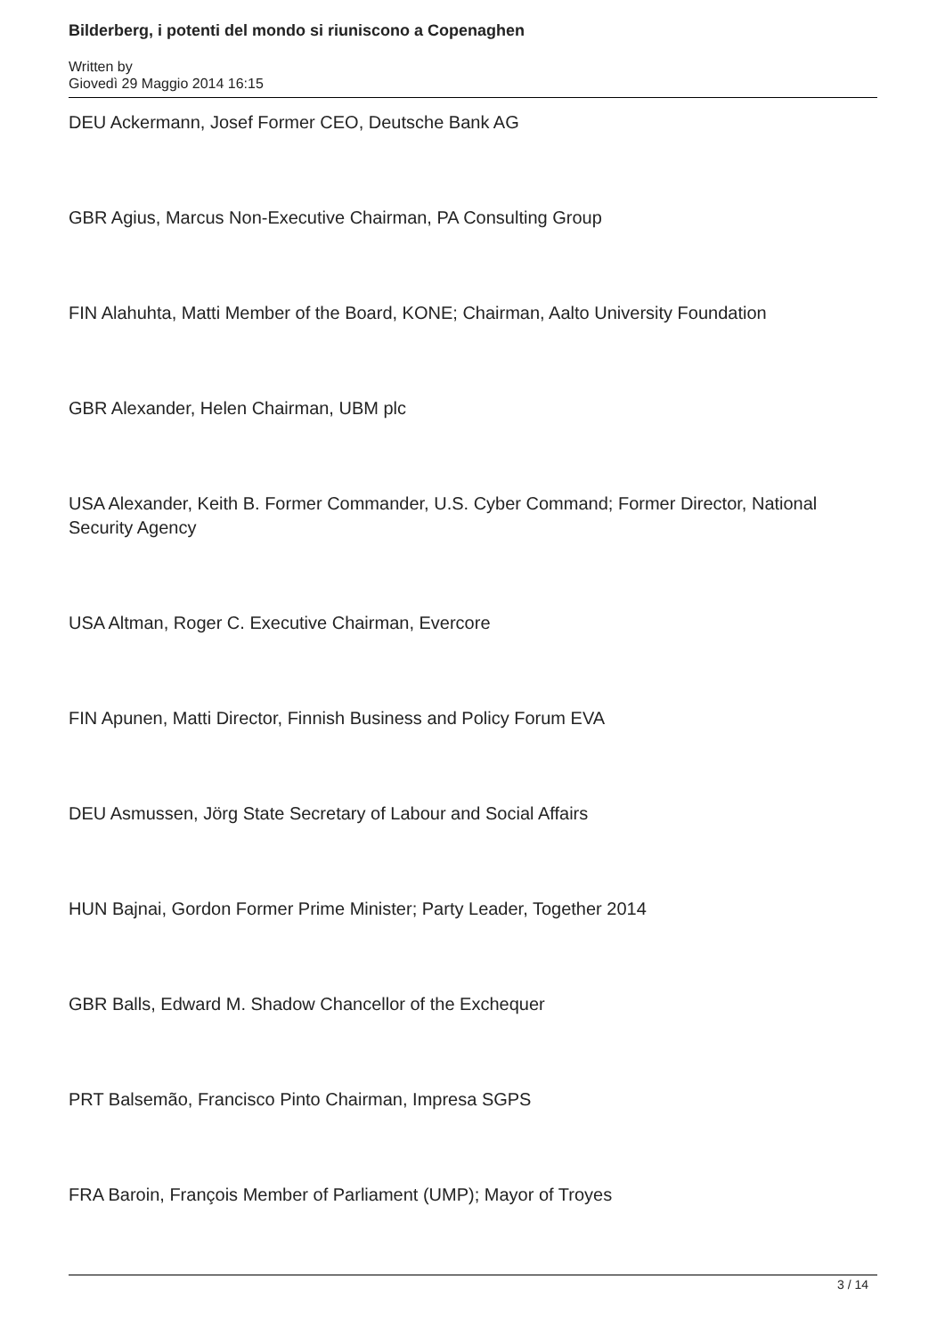Bilderberg, i potenti del mondo si riuniscono a Copenaghen
Written by
Giovedì 29 Maggio 2014 16:15
DEU Ackermann, Josef Former CEO, Deutsche Bank AG
GBR Agius, Marcus Non-Executive Chairman, PA Consulting Group
FIN Alahuhta, Matti Member of the Board, KONE; Chairman, Aalto University Foundation
GBR Alexander, Helen Chairman, UBM plc
USA Alexander, Keith B. Former Commander, U.S. Cyber Command; Former Director, National Security Agency
USA Altman, Roger C. Executive Chairman, Evercore
FIN Apunen, Matti Director, Finnish Business and Policy Forum EVA
DEU Asmussen, Jörg State Secretary of Labour and Social Affairs
HUN Bajnai, Gordon Former Prime Minister; Party Leader, Together 2014
GBR Balls, Edward M. Shadow Chancellor of the Exchequer
PRT Balsemão, Francisco Pinto Chairman, Impresa SGPS
FRA Baroin, François Member of Parliament (UMP); Mayor of Troyes
3 / 14